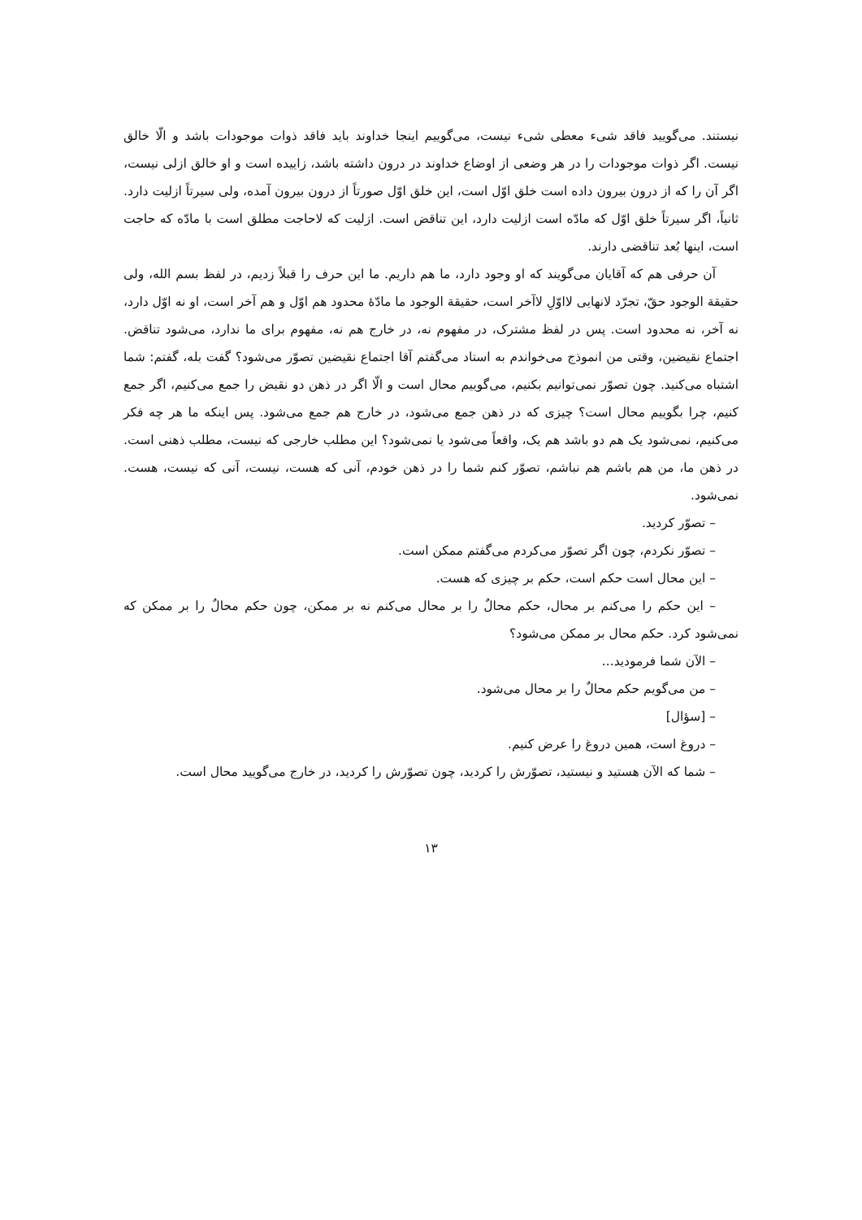نیستند. می‌گویید فاقد شیء معطی شیء نیست، می‌گوییم اینجا خداوند باید فاقد ذوات موجودات باشد و الّا خالق نیست. اگر ذوات موجودات را در هر وضعی از اوضاع خداوند در درون داشته باشد، زاییده است و او خالق ازلی نیست، اگر آن را که از درون بیرون داده است خلق اوّل است، این خلق اوّل صورتاً از درون بیرون آمده، ولی سیرتاً ازلیت دارد. ثانیاً، اگر سیرتاً خلق اوّل که مادّه است ازلیت دارد، این تناقض است. ازلیت که لاحاجت مطلق است با مادّه که حاجت است، اینها بُعد تناقضی دارند.
آن حرفی هم که آقایان می‌گویند که او وجود دارد، ما هم داریم. ما این حرف را قبلاً زدیم، در لفظ بسم الله، ولی حقیقة الوجود حقّ، تجرّد لانهایی لااوّلِ لاآخر است، حقیقة الوجود ما مادّهٔ محدود هم اوّل و هم آخر است، او نه اوّل دارد، نه آخر، نه محدود است. پس در لفظ مشترک، در مفهوم نه، در خارج هم نه، مفهوم برای ما ندارد، می‌شود تناقض. اجتماع نقیضین، وقتی من انموذج می‌خواندم به استاد می‌گفتم آقا اجتماع نقیضین تصوّر می‌شود؟ گفت بله، گفتم: شما اشتباه می‌کنید. چون تصوّر نمی‌توانیم بکنیم، می‌گوییم محال است و الّا اگر در ذهن دو نقیض را جمع می‌کنیم، اگر جمع کنیم، چرا بگوییم محال است؟ چیزی که در ذهن جمع می‌شود، در خارج هم جمع می‌شود. پس اینکه ما هر چه فکر می‌کنیم، نمی‌شود یک هم دو باشد هم یک، واقعاً می‌شود یا نمی‌شود؟ این مطلب خارجی که نیست، مطلب ذهنی است. در ذهن ما، من هم باشم هم نباشم، تصوّر کنم شما را در ذهن خودم، آنی که هست، نیست، آنی که نیست، هست. نمی‌شود.
– تصوّر کردید.
– تصوّر نکردم، چون اگر تصوّر می‌کردم می‌گفتم ممکن است.
– این محال است حکم است، حکم بر چیزی که هست.
– این حکم را می‌کنم بر محال، حکم محالٌ را بر محال می‌کنم نه بر ممکن، چون حکم محالٌ را بر ممکن که نمی‌شود کرد. حکم محال بر ممکن می‌شود؟
– الآن شما فرمودید...
– من می‌گویم حکم محالٌ را بر محال می‌شود.
– [سؤال]
– دروغ است، همین دروغ را عرض کنیم.
– شما که الآن هستید و نیستید، تصوّرش را کردید، چون تصوّرش را کردید، در خارج می‌گویید محال است.
۱۳